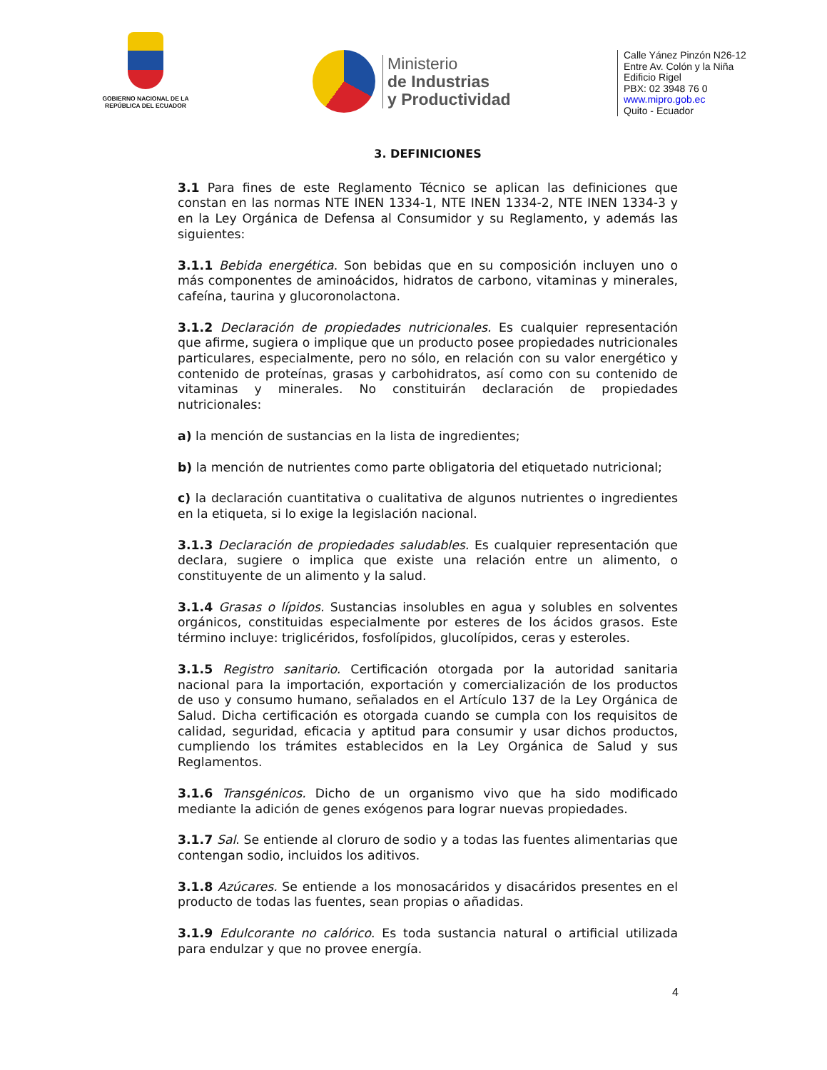GOBIERNO NACIONAL DE LA REPÚBLICA DEL ECUADOR
Ministerio
de Industrias
y Productividad
Calle Yánez Pinzón N26-12
Entre Av. Colón y la Niña
Edificio Rigel
PBX: 02 3948 76 0
www.mipro.gob.ec
Quito - Ecuador
3. DEFINICIONES
3.1 Para fines de este Reglamento Técnico se aplican las definiciones que constan en las normas NTE INEN 1334-1, NTE INEN 1334-2, NTE INEN 1334-3 y en la Ley Orgánica de Defensa al Consumidor y su Reglamento, y además las siguientes:
3.1.1 Bebida energética. Son bebidas que en su composición incluyen uno o más componentes de aminoácidos, hidratos de carbono, vitaminas y minerales, cafeína, taurina y glucoronolactona.
3.1.2 Declaración de propiedades nutricionales. Es cualquier representación que afirme, sugiera o implique que un producto posee propiedades nutricionales particulares, especialmente, pero no sólo, en relación con su valor energético y contenido de proteínas, grasas y carbohidratos, así como con su contenido de vitaminas y minerales. No constituirán declaración de propiedades nutricionales:
a) la mención de sustancias en la lista de ingredientes;
b) la mención de nutrientes como parte obligatoria del etiquetado nutricional;
c) la declaración cuantitativa o cualitativa de algunos nutrientes o ingredientes en la etiqueta, si lo exige la legislación nacional.
3.1.3 Declaración de propiedades saludables. Es cualquier representación que declara, sugiere o implica que existe una relación entre un alimento, o constituyente de un alimento y la salud.
3.1.4 Grasas o lípidos. Sustancias insolubles en agua y solubles en solventes orgánicos, constituidas especialmente por esteres de los ácidos grasos. Este término incluye: triglicéridos, fosfolípidos, glucolípidos, ceras y esteroles.
3.1.5 Registro sanitario. Certificación otorgada por la autoridad sanitaria nacional para la importación, exportación y comercialización de los productos de uso y consumo humano, señalados en el Artículo 137 de la Ley Orgánica de Salud. Dicha certificación es otorgada cuando se cumpla con los requisitos de calidad, seguridad, eficacia y aptitud para consumir y usar dichos productos, cumpliendo los trámites establecidos en la Ley Orgánica de Salud y sus Reglamentos.
3.1.6 Transgénicos. Dicho de un organismo vivo que ha sido modificado mediante la adición de genes exógenos para lograr nuevas propiedades.
3.1.7 Sal. Se entiende al cloruro de sodio y a todas las fuentes alimentarias que contengan sodio, incluidos los aditivos.
3.1.8 Azúcares. Se entiende a los monosacáridos y disacáridos presentes en el producto de todas las fuentes, sean propias o añadidas.
3.1.9 Edulcorante no calórico. Es toda sustancia natural o artificial utilizada para endulzar y que no provee energía.
4